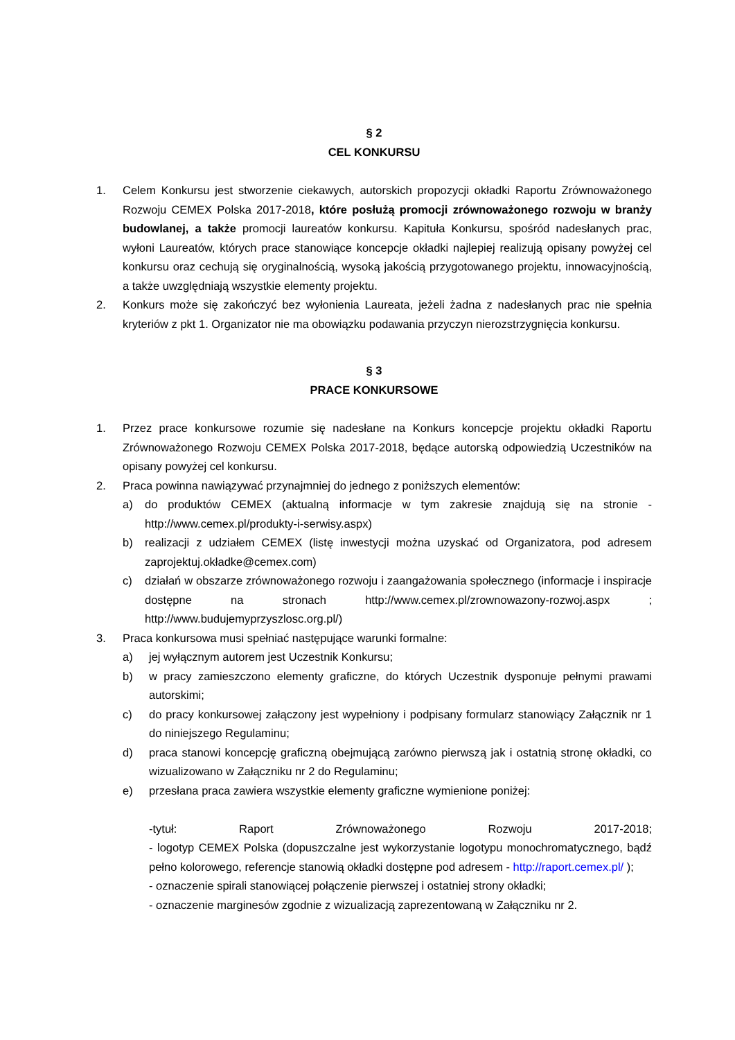§ 2
CEL KONKURSU
1. Celem Konkursu jest stworzenie ciekawych, autorskich propozycji okładki Raportu Zrównoważonego Rozwoju CEMEX Polska 2017-2018, które posłużą promocji zrównoważonego rozwoju w branży budowlanej, a także promocji laureatów konkursu. Kapituła Konkursu, spośród nadesłanych prac, wyłoni Laureatów, których prace stanowiące koncepcje okładki najlepiej realizują opisany powyżej cel konkursu oraz cechują się oryginalnością, wysoką jakością przygotowanego projektu, innowacyjnością, a także uwzględniają wszystkie elementy projektu.
2. Konkurs może się zakończyć bez wyłonienia Laureata, jeżeli żadna z nadesłanych prac nie spełnia kryteriów z pkt 1. Organizator nie ma obowiązku podawania przyczyn nierozstrzygnięcia konkursu.
§ 3
PRACE KONKURSOWE
1. Przez prace konkursowe rozumie się nadesłane na Konkurs koncepcje projektu okładki Raportu Zrównoważonego Rozwoju CEMEX Polska 2017-2018, będące autorską odpowiedzią Uczestników na opisany powyżej cel konkursu.
2. Praca powinna nawiązywać przynajmniej do jednego z poniższych elementów:
a) do produktów CEMEX (aktualną informacje w tym zakresie znajdują się na stronie - http://www.cemex.pl/produkty-i-serwisy.aspx)
b) realizacji z udziałem CEMEX (listę inwestycji można uzyskać od Organizatora, pod adresem zaprojektuj.okładke@cemex.com)
c) działań w obszarze zrównoważonego rozwoju i zaangażowania społecznego (informacje i inspiracje dostępne na stronach http://www.cemex.pl/zrownowazony-rozwoj.aspx ; http://www.budujemyprzyszlosc.org.pl/)
3. Praca konkursowa musi spełniać następujące warunki formalne:
a) jej wyłącznym autorem jest Uczestnik Konkursu;
b) w pracy zamieszczono elementy graficzne, do których Uczestnik dysponuje pełnymi prawami autorskimi;
c) do pracy konkursowej załączony jest wypełniony i podpisany formularz stanowiący Załącznik nr 1 do niniejszego Regulaminu;
d) praca stanowi koncepcję graficzną obejmującą zarówno pierwszą jak i ostatnią stronę okładki, co wizualizowano w Załączniku nr 2 do Regulaminu;
e) przesłana praca zawiera wszystkie elementy graficzne wymienione poniżej:
-tytuł: Raport Zrównoważonego Rozwoju 2017-2018;
- logotyp CEMEX Polska (dopuszczalne jest wykorzystanie logotypu monochromatycznego, bądź pełno kolorowego, referencje stanowią okładki dostępne pod adresem - http://raport.cemex.pl/ );
- oznaczenie spirali stanowiącej połączenie pierwszej i ostatniej strony okładki;
- oznaczenie marginesów zgodnie z wizualizacją zaprezentowaną w Załączniku nr 2.